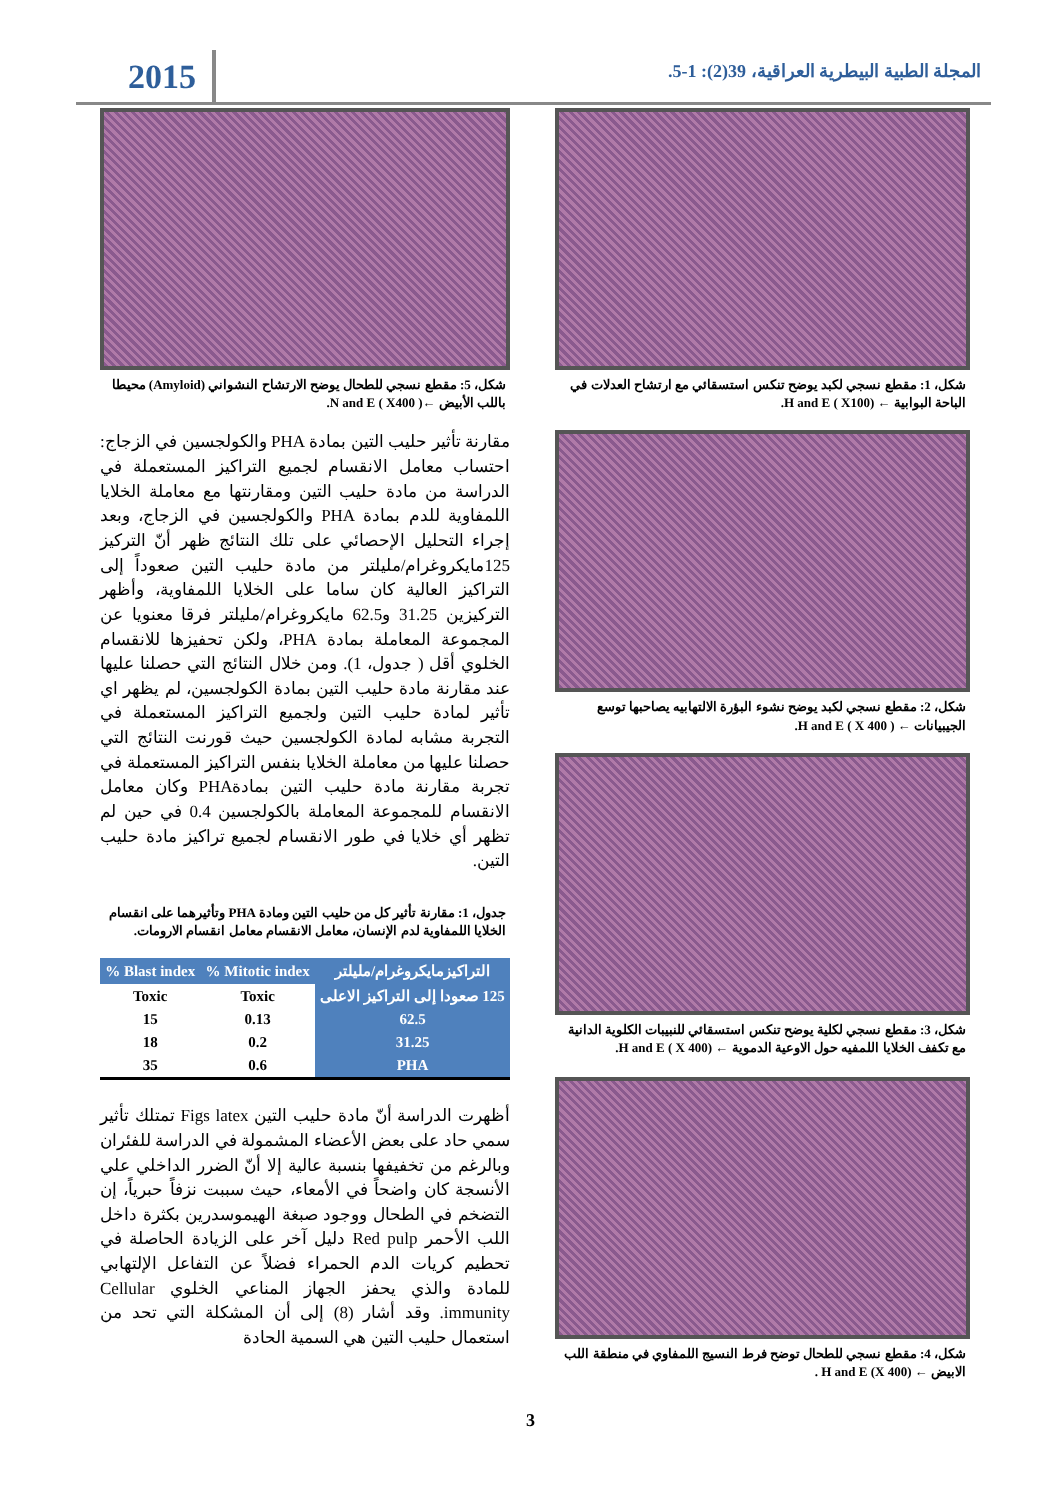2015 المجلة الطبية البيطرية العراقية، 39(2): 1-5.
شكل، 1: مقطع نسجي لكبد يوضح تنكس استسقائي مع ارتشاح العدلات في الباحة البوابية ← H and E ( X100).
شكل، 2: مقطع نسجي لكبد يوضح نشوء البؤرة الالتهابيه يصاحبها توسع الجيبيانات ← H and E ( X 400 ).
شكل، 3: مقطع نسجي لكلية يوضح تنكس استسقائي للنبيبات الكلوية الدانية مع تكفف الخلايا اللمفيه حول الاوعية الدموية ← H and E ( X 400).
شكل، 4: مقطع نسجي للطحال توضح فرط النسيج اللمفاوي في منطقة اللب الابيض ← H and E (X 400) .
شكل، 5: مقطع نسجي للطحال يوضح الارتشاح النشواني (Amyloid) محيطا باللب الأبيض ←( X400 ) N and E.
مقارنة تأثير حليب التين بمادة PHA والكولجسين في الزجاج: احتساب معامل الانقسام لجميع التراكيز المستعملة في الدراسة من مادة حليب التين ومقارنتها مع معاملة الخلايا اللمفاوية للدم بمادة PHA والكولجسين في الزجاج، وبعد إجراء التحليل الإحصائي على تلك النتائج ظهر أنّ التركيز 125مايكروغرام/مليلتر من مادة حليب التين صعوداً إلى التراكيز العالية كان ساما على الخلايا اللمفاوية، وأظهر التركيزين 31.25 و62.5 مايكروغرام/مليلتر فرقا معنويا عن المجموعة المعاملة بمادة PHA، ولكن تحفيزها للانقسام الخلوي أقل ( جدول، 1). ومن خلال النتائج التي حصلنا عليها عند مقارنة مادة حليب التين بمادة الكولجسين، لم يظهر اي تأثير لمادة حليب التين ولجميع التراكيز المستعملة في التجربة مشابه لمادة الكولجسين حيث قورنت النتائج التي حصلنا عليها من معاملة الخلايا بنفس التراكيز المستعملة في تجربة مقارنة مادة حليب التين بمادةPHA وكان معامل الانقسام للمجموعة المعاملة بالكولجسين 0.4 في حين لم تظهر أي خلايا في طور الانقسام لجميع تراكيز مادة حليب التين.
جدول، 1: مقارنة تأثير كل من حليب التين ومادة PHA وتأثيرهما على انقسام الخلايا اللمفاوية لدم الإنسان، معامل الانقسام معامل انقسام الارومات.
| التراكيزمايكروغرام/مليلتر | Mitotic index % | Blast index % |
| --- | --- | --- |
| 125 صعودا إلى التراكيز الاعلى | Toxic | Toxic |
| 62.5 | 0.13 | 15 |
| 31.25 | 0.2 | 18 |
| PHA | 0.6 | 35 |
أظهرت الدراسة أنّ مادة حليب التين Figs latex تمتلك تأثير سمي حاد على بعض الأعضاء المشمولة في الدراسة للفئران وبالرغم من تخفيفها بنسبة عالية إلا أنّ الضرر الداخلي علي الأنسجة كان واضحاً في الأمعاء، حيث سببت نزفاً حبرياً، إن التضخم في الطحال ووجود صبغة الهيموسدرين بكثرة داخل اللب الأحمر Red pulp دليل آخر على الزيادة الحاصلة في تحطيم كريات الدم الحمراء فضلاً عن التفاعل الإلتهابي للمادة والذي يحفز الجهاز المناعي الخلوي Cellular immunity. وقد أشار (8) إلى أن المشكلة التي تحد من استعمال حليب التين هي السمية الحادة
3